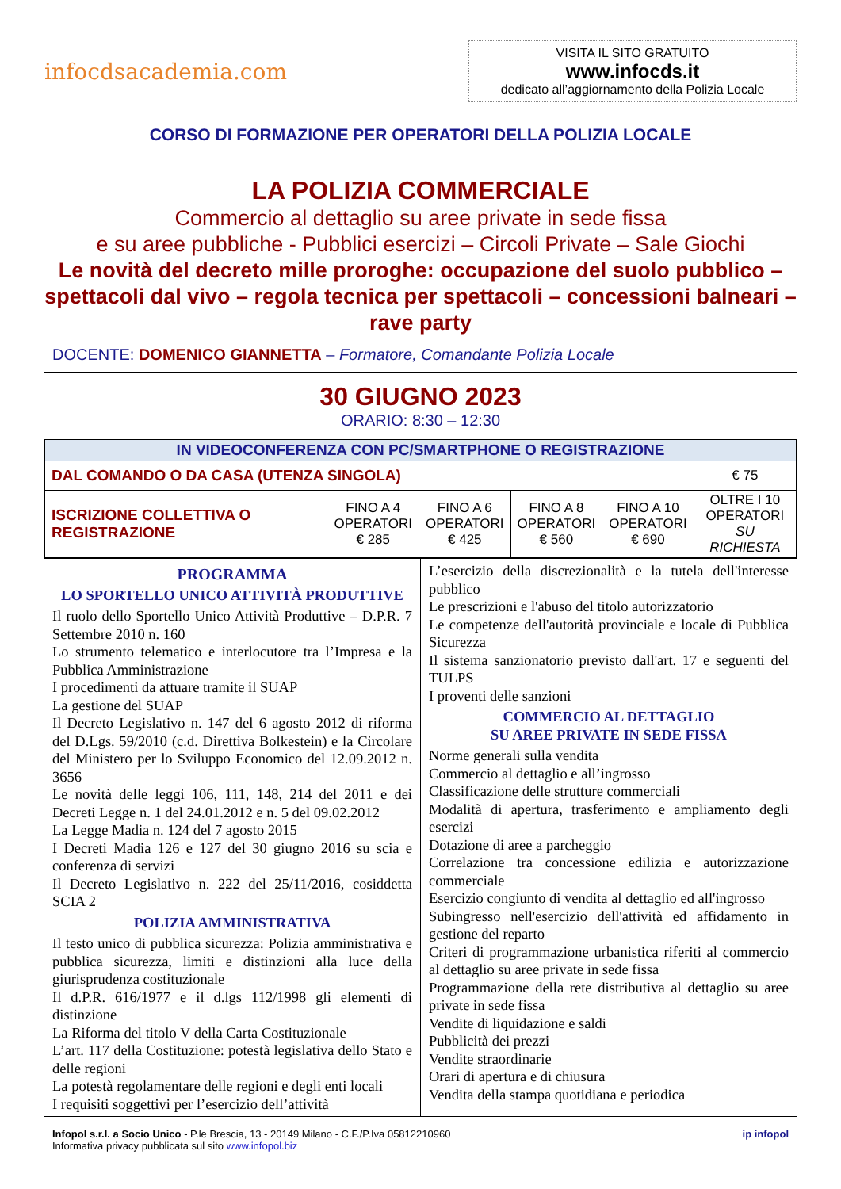infocdsacademia.com
VISITA IL SITO GRATUITO
www.infocds.it
dedicato all’aggiornamento della Polizia Locale
CORSO DI FORMAZIONE PER OPERATORI DELLA POLIZIA LOCALE
LA POLIZIA COMMERCIALE
Commercio al dettaglio su aree private in sede fissa
e su aree pubbliche - Pubblici esercizi – Circoli Private – Sale Giochi
Le novità del decreto mille proroghe: occupazione del suolo pubblico – spettacoli dal vivo – regola tecnica per spettacoli – concessioni balneari – rave party
DOCENTE: DOMENICO GIANNETTA – Formatore, Comandante Polizia Locale
30 GIUGNO 2023
ORARIO: 8:30 – 12:30
| IN VIDEOCONFERENZA CON PC/SMARTPHONE O REGISTRAZIONE | | | | | |
| DAL COMANDO O DA CASA (UTENZA SINGOLA) | | | | | € 75 |
| ISCRIZIONE COLLETTIVA O REGISTRAZIONE | FINO A 4 OPERATORI € 285 | FINO A 6 OPERATORI € 425 | FINO A 8 OPERATORI € 560 | FINO A 10 OPERATORI € 690 | OLTRE I 10 OPERATORI SU RICHIESTA |
PROGRAMMA
LO SPORTELLO UNICO ATTIVITÀ PRODUTTIVE
Il ruolo dello Sportello Unico Attività Produttive – D.P.R. 7 Settembre 2010 n. 160
Lo strumento telematico e interlocutore tra l’Impresa e la Pubblica Amministrazione
I procedimenti da attuare tramite il SUAP
La gestione del SUAP
Il Decreto Legislativo n. 147 del 6 agosto 2012 di riforma del D.Lgs. 59/2010 (c.d. Direttiva Bolkestein) e la Circolare del Ministero per lo Sviluppo Economico del 12.09.2012 n. 3656
Le novità delle leggi 106, 111, 148, 214 del 2011 e dei Decreti Legge n. 1 del 24.01.2012 e n. 5 del 09.02.2012
La Legge Madia n. 124 del 7 agosto 2015
I Decreti Madia 126 e 127 del 30 giugno 2016 su scia e conferenza di servizi
Il Decreto Legislativo n. 222 del 25/11/2016, cosiddetta SCIA 2
POLIZIA AMMINISTRATIVA
Il testo unico di pubblica sicurezza: Polizia amministrativa e pubblica sicurezza, limiti e distinzioni alla luce della giurisprudenza costituzionale
Il d.P.R. 616/1977 e il d.lgs 112/1998 gli elementi di distinzione
La Riforma del titolo V della Carta Costituzionale
L’art. 117 della Costituzione: potestà legislativa dello Stato e delle regioni
La potestà regolamentare delle regioni e degli enti locali
I requisiti soggettivi per l’esercizio dell’attività
L’esercizio della discrezionalità e la tutela dell'interesse pubblico
Le prescrizioni e l'abuso del titolo autorizzatorio
Le competenze dell'autorità provinciale e locale di Pubblica Sicurezza
Il sistema sanzionatorio previsto dall'art. 17 e seguenti del TULPS
I proventi delle sanzioni
COMMERCIO AL DETTAGLIO
SU AREE PRIVATE IN SEDE FISSA
Norme generali sulla vendita
Commercio al dettaglio e all’ingrosso
Classificazione delle strutture commerciali
Modalità di apertura, trasferimento e ampliamento degli esercizi
Dotazione di aree a parcheggio
Correlazione tra concessione edilizia e autorizzazione commerciale
Esercizio congiunto di vendita al dettaglio ed all'ingrosso
Subingresso nell'esercizio dell'attività ed affidamento in gestione del reparto
Criteri di programmazione urbanistica riferiti al commercio al dettaglio su aree private in sede fissa
Programmazione della rete distributiva al dettaglio su aree private in sede fissa
Vendite di liquidazione e saldi
Pubblicità dei prezzi
Vendite straordinarie
Orari di apertura e di chiusura
Vendita della stampa quotidiana e periodica
Infopol s.r.l. a Socio Unico - P.le Brescia, 13 - 20149 Milano - C.F./P.Iva 05812210960
Informativa privacy pubblicata sul sito www.infopol.biz
ip infopol